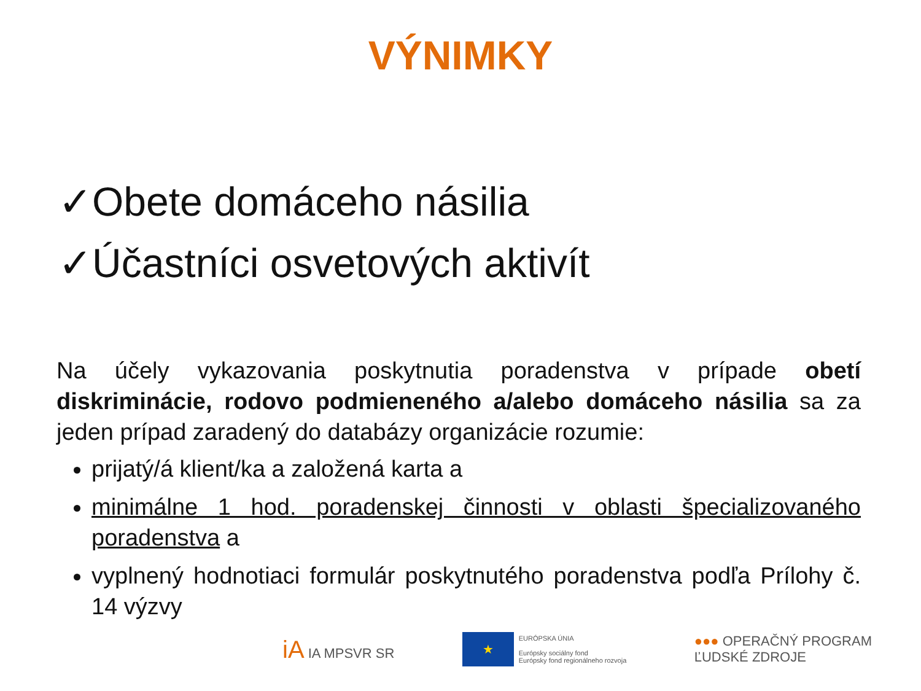VÝNIMKY
✓Obete domáceho násilia
✓Účastníci osvetových aktivít
Na účely vykazovania poskytnutia poradenstva v prípade obetí diskriminácie, rodovo podmieneného a/alebo domáceho násilia sa za jeden prípad zaradený do databázy organizácie rozumie:
prijatý/á klient/ka a založená karta a
minimálne 1 hod. poradenskej činnosti v oblasti špecializovaného poradenstva a
vyplnený hodnotiaci formulár poskytnutého poradenstva podľa Prílohy č. 14 výzvy
iA IA MPSVR SR
★
EURÓPSKA ÚNIA
Európsky sociálny fond
Európsky fond regionálneho rozvoja
●●● OPERAČNÝ PROGRAM
ĽUDSKÉ ZDROJE